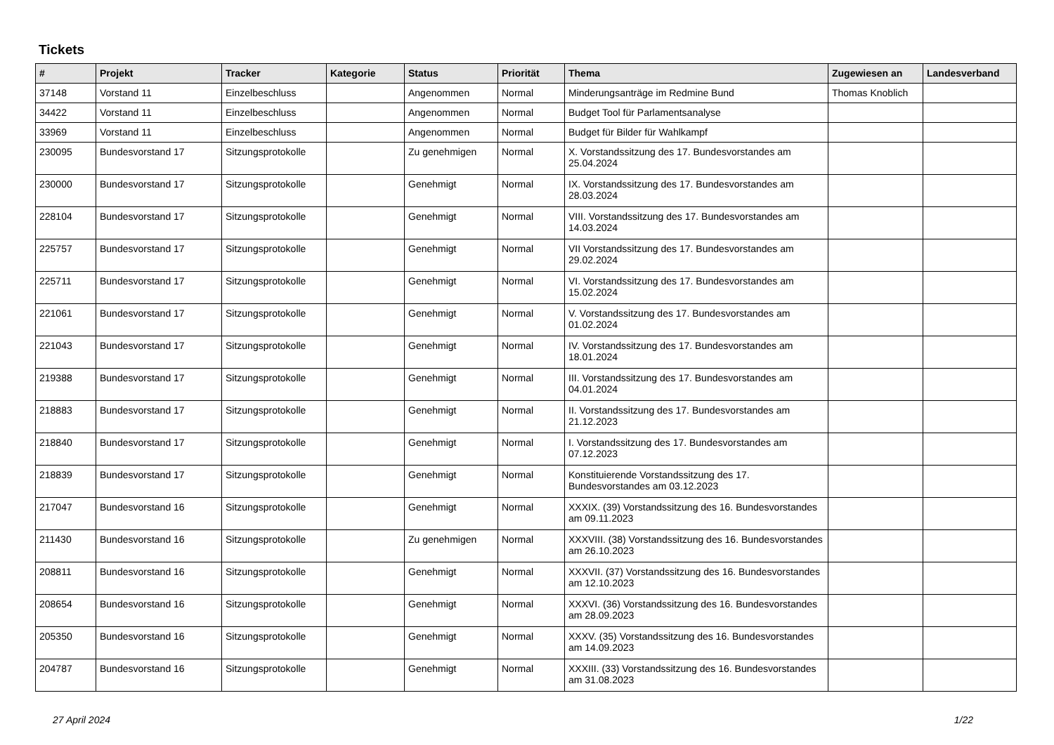Tickets
| # | Projekt | Tracker | Kategorie | Status | Priorität | Thema | Zugewiesen an | Landesverband |
| --- | --- | --- | --- | --- | --- | --- | --- | --- |
| 37148 | Vorstand 11 | Einzelbeschluss | | Angenommen | Normal | Minderungsanträge im Redmine Bund | Thomas Knoblich | |
| 34422 | Vorstand 11 | Einzelbeschluss | | Angenommen | Normal | Budget Tool für Parlamentsanalyse | | |
| 33969 | Vorstand 11 | Einzelbeschluss | | Angenommen | Normal | Budget für Bilder für Wahlkampf | | |
| 230095 | Bundesvorstand 17 | Sitzungsprotokolle | | Zu genehmigen | Normal | X. Vorstandssitzung des 17. Bundesvorstandes am 25.04.2024 | | |
| 230000 | Bundesvorstand 17 | Sitzungsprotokolle | | Genehmigt | Normal | IX. Vorstandssitzung des 17. Bundesvorstandes am 28.03.2024 | | |
| 228104 | Bundesvorstand 17 | Sitzungsprotokolle | | Genehmigt | Normal | VIII. Vorstandssitzung des 17. Bundesvorstandes am 14.03.2024 | | |
| 225757 | Bundesvorstand 17 | Sitzungsprotokolle | | Genehmigt | Normal | VII Vorstandssitzung des 17. Bundesvorstandes am 29.02.2024 | | |
| 225711 | Bundesvorstand 17 | Sitzungsprotokolle | | Genehmigt | Normal | VI. Vorstandssitzung des 17. Bundesvorstandes am 15.02.2024 | | |
| 221061 | Bundesvorstand 17 | Sitzungsprotokolle | | Genehmigt | Normal | V. Vorstandssitzung des 17. Bundesvorstandes am 01.02.2024 | | |
| 221043 | Bundesvorstand 17 | Sitzungsprotokolle | | Genehmigt | Normal | IV. Vorstandssitzung des 17. Bundesvorstandes am 18.01.2024 | | |
| 219388 | Bundesvorstand 17 | Sitzungsprotokolle | | Genehmigt | Normal | III. Vorstandssitzung des 17. Bundesvorstandes am 04.01.2024 | | |
| 218883 | Bundesvorstand 17 | Sitzungsprotokolle | | Genehmigt | Normal | II. Vorstandssitzung des 17. Bundesvorstandes am 21.12.2023 | | |
| 218840 | Bundesvorstand 17 | Sitzungsprotokolle | | Genehmigt | Normal | I. Vorstandssitzung des 17. Bundesvorstandes am 07.12.2023 | | |
| 218839 | Bundesvorstand 17 | Sitzungsprotokolle | | Genehmigt | Normal | Konstituierende Vorstandssitzung des 17. Bundesvorstandes am 03.12.2023 | | |
| 217047 | Bundesvorstand 16 | Sitzungsprotokolle | | Genehmigt | Normal | XXXIX. (39) Vorstandssitzung des 16. Bundesvorstandes am 09.11.2023 | | |
| 211430 | Bundesvorstand 16 | Sitzungsprotokolle | | Zu genehmigen | Normal | XXXVIII. (38) Vorstandssitzung des 16. Bundesvorstandes am 26.10.2023 | | |
| 208811 | Bundesvorstand 16 | Sitzungsprotokolle | | Genehmigt | Normal | XXXVII. (37) Vorstandssitzung des 16. Bundesvorstandes am 12.10.2023 | | |
| 208654 | Bundesvorstand 16 | Sitzungsprotokolle | | Genehmigt | Normal | XXXVI. (36) Vorstandssitzung des 16. Bundesvorstandes am 28.09.2023 | | |
| 205350 | Bundesvorstand 16 | Sitzungsprotokolle | | Genehmigt | Normal | XXXV. (35) Vorstandssitzung des 16. Bundesvorstandes am 14.09.2023 | | |
| 204787 | Bundesvorstand 16 | Sitzungsprotokolle | | Genehmigt | Normal | XXXIII. (33) Vorstandssitzung des 16. Bundesvorstandes am 31.08.2023 | | |
27 April 2024 1/22